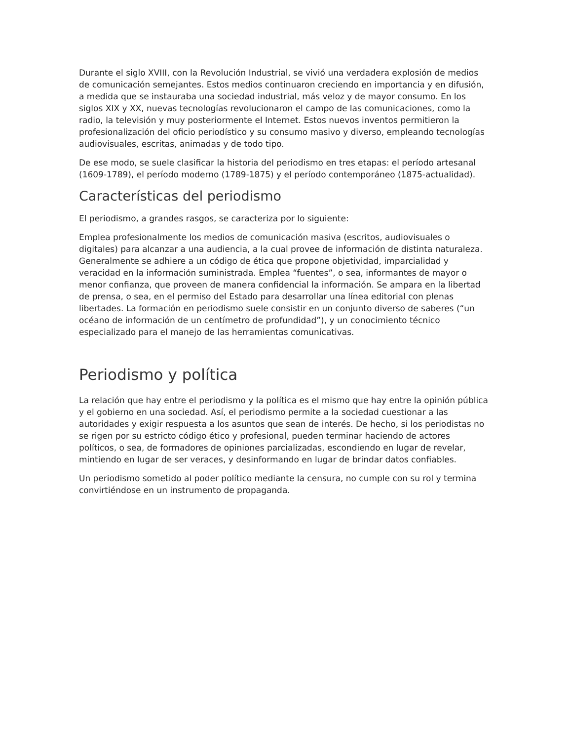Durante el siglo XVIII, con la Revolución Industrial, se vivió una verdadera explosión de medios de comunicación semejantes. Estos medios continuaron creciendo en importancia y en difusión, a medida que se instauraba una sociedad industrial, más veloz y de mayor consumo. En los siglos XIX y XX, nuevas tecnologías revolucionaron el campo de las comunicaciones, como la radio, la televisión y muy posteriormente el Internet. Estos nuevos inventos permitieron la profesionalización del oficio periodístico y su consumo masivo y diverso, empleando tecnologías audiovisuales, escritas, animadas y de todo tipo.
De ese modo, se suele clasificar la historia del periodismo en tres etapas: el período artesanal (1609-1789), el período moderno (1789-1875) y el período contemporáneo (1875-actualidad).
Características del periodismo
El periodismo, a grandes rasgos, se caracteriza por lo siguiente:
Emplea profesionalmente los medios de comunicación masiva (escritos, audiovisuales o digitales) para alcanzar a una audiencia, a la cual provee de información de distinta naturaleza. Generalmente se adhiere a un código de ética que propone objetividad, imparcialidad y veracidad en la información suministrada. Emplea “fuentes”, o sea, informantes de mayor o menor confianza, que proveen de manera confidencial la información. Se ampara en la libertad de prensa, o sea, en el permiso del Estado para desarrollar una línea editorial con plenas libertades. La formación en periodismo suele consistir en un conjunto diverso de saberes (“un océano de información de un centímetro de profundidad”), y un conocimiento técnico especializado para el manejo de las herramientas comunicativas.
Periodismo y política
La relación que hay entre el periodismo y la política es el mismo que hay entre la opinión pública y el gobierno en una sociedad. Así, el periodismo permite a la sociedad cuestionar a las autoridades y exigir respuesta a los asuntos que sean de interés. De hecho, si los periodistas no se rigen por su estricto código ético y profesional, pueden terminar haciendo de actores políticos, o sea, de formadores de opiniones parcializadas, escondiendo en lugar de revelar, mintiendo en lugar de ser veraces, y desinformando en lugar de brindar datos confiables.
Un periodismo sometido al poder político mediante la censura, no cumple con su rol y termina convirtiéndose en un instrumento de propaganda.